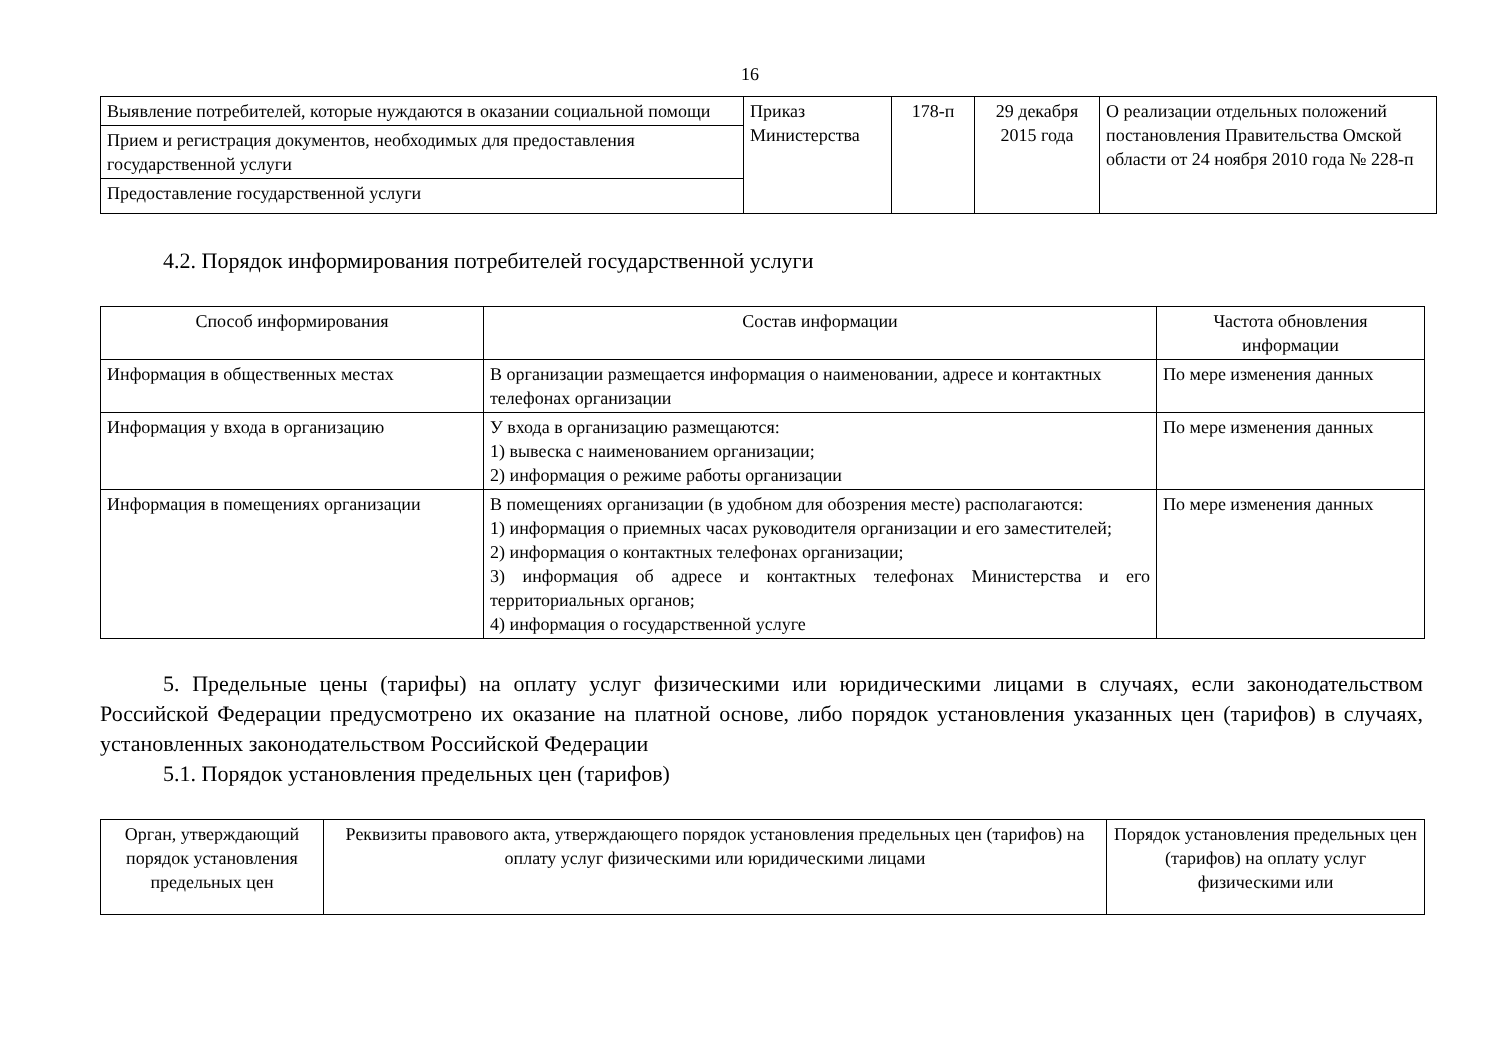16
| Выявление потребителей, которые нуждаются в оказании социальной помощи | Приказ Министерства | 178-п | 29 декабря 2015 года | О реализации отдельных положений постановления Правительства Омской области от 24 ноября 2010 года № 228-п |
| Прием и регистрация документов, необходимых для предоставления государственной услуги | | | | |
| Предоставление государственной услуги | | | | |
4.2. Порядок информирования потребителей государственной услуги
| Способ информирования | Состав информации | Частота обновления информации |
| --- | --- | --- |
| Информация в общественных местах | В организации размещается информация о наименовании, адресе и контактных телефонах организации | По мере изменения данных |
| Информация у входа в организацию | У входа в организацию размещаются: 1) вывеска с наименованием организации; 2) информация о режиме работы организации | По мере изменения данных |
| Информация в помещениях организации | В помещениях организации (в удобном для обозрения месте) располагаются: 1) информация о приемных часах руководителя организации и его заместителей; 2) информация о контактных телефонах организации; 3) информация об адресе и контактных телефонах Министерства и его территориальных органов; 4) информация о государственной услуге | По мере изменения данных |
5. Предельные цены (тарифы) на оплату услуг физическими или юридическими лицами в случаях, если законодательством Российской Федерации предусмотрено их оказание на платной основе, либо порядок установления указанных цен (тарифов) в случаях, установленных законодательством Российской Федерации
5.1. Порядок установления предельных цен (тарифов)
| Орган, утверждающий порядок установления предельных цен | Реквизиты правового акта, утверждающего порядок установления предельных цен (тарифов) на оплату услуг физическими или юридическими лицами | Порядок установления предельных цен (тарифов) на оплату услуг физическими или |
| --- | --- | --- |